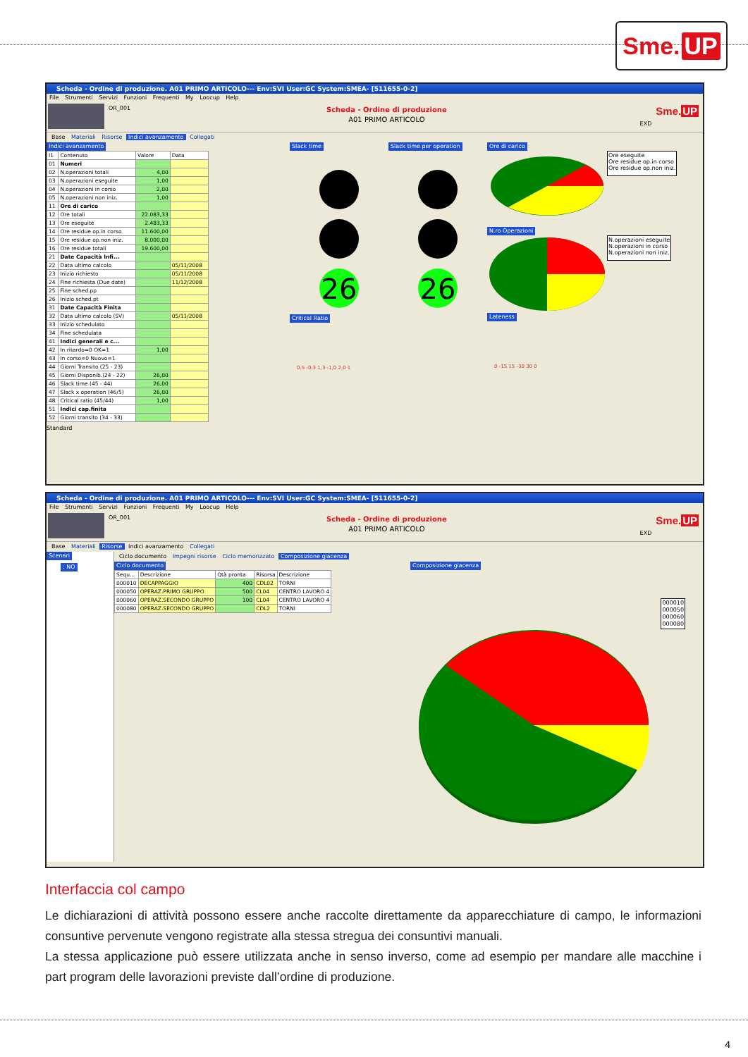Sme. UP
Scheda - Ordine di produzione. A01 PRIMO ARTICOLO--- Env:SVI User:GC System:SMEA- [511655-0-2]
File Strumenti Servizi Funzioni Frequenti My Loocup Help
OR_001
Scheda - Ordine di produzione
A01 PRIMO ARTICOLO
EXD
Sme.UP
Base Materiali Risorse Indici avanzamento Collegati
Indici avanzamento
| I1 | Contenuto | Valore | Data |
| --- | --- | --- | --- |
| 01 | Numeri | | |
| 02 | N.operazioni totali | 4,00 | |
| 03 | N.operazioni eseguite | 1,00 | |
| 04 | N.operazioni in corso | 2,00 | |
| 05 | N.operazioni non iniz. | 1,00 | |
| 11 | Ore di carico | | |
| 12 | Ore totali | 22.083,33 | |
| 13 | Ore eseguite | 2.483,33 | |
| 14 | Ore residue op.in corso | 11.600,00 | |
| 15 | Ore residue op.non iniz. | 8.000,00 | |
| 16 | Ore residue totali | 19.600,00 | |
| 21 | Date Capacità Infi... | | |
| 22 | Data ultimo calcolo | | 05/11/2008 |
| 23 | Inizio richiesto | | 05/11/2008 |
| 24 | Fine richiesta (Due date) | | 11/12/2008 |
| 25 | Fine sched.pp | | |
| 26 | Inizio sched.pt | | |
| 31 | Date Capacità Finita | | |
| 32 | Data ultimo calcolo (SV) | | 05/11/2008 |
| 33 | Inizio schedulato | | |
| 34 | Fine schedulata | | |
| 41 | Indici generali e c... | | |
| 42 | In ritardo=0 OK=1 | 1,00 | |
| 43 | In corso=0 Nuovo=1 | | |
| 44 | Giorni Transito (25 - 23) | | |
| 45 | Giorni Disponib.(24 - 22) | 26,00 | |
| 46 | Slack time (45 - 44) | 26,00 | |
| 47 | Slack x operation (46/5) | 26,00 | |
| 48 | Critical ratio (45/44) | 1,00 | |
| 51 | Indici cap.finita | | |
| 52 | Giorni transito (34 - 33) | | |
Standard
Slack time
26
Critical Ratio
0,5 -0,3 1,3 -1,0 2,0 1
Slack time per operation
26
Ore di carico
Ore eseguite
Ore residue op.in corso
Ore residue op.non iniz.
N.ro Operazioni
N.operazioni eseguite
N.operazioni in corso
N.operazioni non iniz.
Lateness
0 -15 15 -30 30 0
Scheda - Ordine di produzione. A01 PRIMO ARTICOLO--- Env:SVI User:GC System:SMEA- [511655-0-2]
File Strumenti Servizi Funzioni Frequenti My Loocup Help
OR_001
Scheda - Ordine di produzione
A01 PRIMO ARTICOLO
EXD
Sme.UP
Base Materiali Risorse Indici avanzamento Collegati
Scenari
: NO
Ciclo documento Impegni risorse Ciclo memorizzato Composizione giacenza
Ciclo documento
| Sequ... | Descrizione | Qtà pronta | Risorsa | Descrizione |
| --- | --- | --- | --- | --- |
| 000010 | DECAPPAGGIO | 400 | CDL02 | TORNI |
| 000050 | OPERAZ.PRIMO GRUPPO | 500 | CL04 | CENTRO LAVORO 4 |
| 000060 | OPERAZ.SECONDO GRUPPO | 100 | CL04 | CENTRO LAVORO 4 |
| 000080 | OPERAZ.SECONDO GRUPPO | | CDL2 | TORNI |
Composizione giacenza
000010
000050
000060
000080
Interfaccia col campo
Le dichiarazioni di attività possono essere anche raccolte direttamente da apparecchiature di campo, le informazioni consuntive pervenute vengono registrate alla stessa stregua dei consuntivi manuali.
La stessa applicazione può essere utilizzata anche in senso inverso, come ad esempio per mandare alle macchine i part program delle lavorazioni previste dall’ordine di produzione.
4